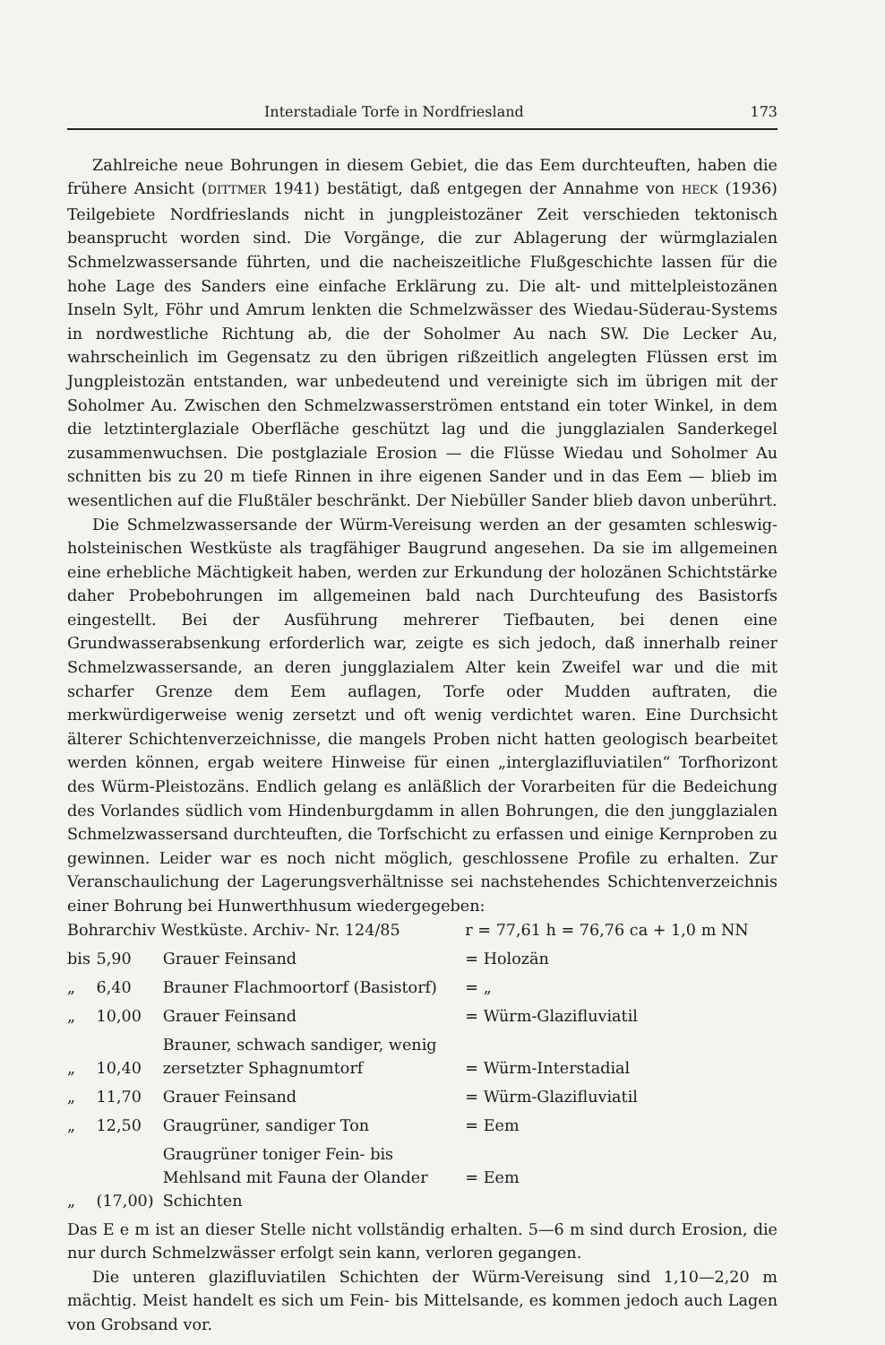Interstadiale Torfe in Nordfriesland 173
Zahlreiche neue Bohrungen in diesem Gebiet, die das Eem durchteuften, haben die frühere Ansicht (DITTMER 1941) bestätigt, daß entgegen der Annahme von HECK (1936) Teilgebiete Nordfrieslands nicht in jungpleistozäner Zeit verschieden tektonisch beansprucht worden sind. Die Vorgänge, die zur Ablagerung der würmglazialen Schmelzwassersande führten, und die nacheiszeitliche Flußgeschichte lassen für die hohe Lage des Sanders eine einfache Erklärung zu. Die alt- und mittelpleistozänen Inseln Sylt, Föhr und Amrum lenkten die Schmelzwässer des Wiedau-Süderau-Systems in nordwestliche Richtung ab, die der Soholmer Au nach SW. Die Lecker Au, wahrscheinlich im Gegensatz zu den übrigen rißzeitlich angelegten Flüssen erst im Jungpleistozän entstanden, war unbedeutend und vereinigte sich im übrigen mit der Soholmer Au. Zwischen den Schmelzwasserströmen entstand ein toter Winkel, in dem die letztinterglaziale Oberfläche geschützt lag und die jungglazialen Sanderkegel zusammenwuchsen. Die postglaziale Erosion — die Flüsse Wiedau und Soholmer Au schnitten bis zu 20 m tiefe Rinnen in ihre eigenen Sander und in das Eem — blieb im wesentlichen auf die Flußtäler beschränkt. Der Niebüller Sander blieb davon unberührt.
Die Schmelzwassersande der Würm-Vereisung werden an der gesamten schleswig-holsteinischen Westküste als tragfähiger Baugrund angesehen. Da sie im allgemeinen eine erhebliche Mächtigkeit haben, werden zur Erkundung der holozänen Schichtstärke daher Probebohrungen im allgemeinen bald nach Durchteufung des Basistorfs eingestellt. Bei der Ausführung mehrerer Tiefbauten, bei denen eine Grundwasserabsenkung erforderlich war, zeigte es sich jedoch, daß innerhalb reiner Schmelzwassersande, an deren jungglazialem Alter kein Zweifel war und die mit scharfer Grenze dem Eem auflagen, Torfe oder Mudden auftraten, die merkwürdigerweise wenig zersetzt und oft wenig verdichtet waren. Eine Durchsicht älterer Schichtenverzeichnisse, die mangels Proben nicht hatten geologisch bearbeitet werden können, ergab weitere Hinweise für einen „interglazifluviatilen“ Torfhorizont des Würm-Pleistozäns. Endlich gelang es anläßlich der Vorarbeiten für die Bedeichung des Vorlandes südlich vom Hindenburgdamm in allen Bohrungen, die den jungglazialen Schmelzwassersand durchteuften, die Torfschicht zu erfassen und einige Kernproben zu gewinnen. Leider war es noch nicht möglich, geschlossene Profile zu erhalten. Zur Veranschaulichung der Lagerungsverhältnisse sei nachstehendes Schichtenverzeichnis einer Bohrung bei Hunwerthhusum wiedergegeben:
| Bohrarchiv Westküste. Archiv- Nr. 124/85 | | | r = 77,61 h = 76,76 ca + 1,0 m NN |
| bis | 5,90 | Grauer Feinsand | = Holozän |
| „ | 6,40 | Brauner Flachmoortorf (Basistorf) | = „ |
| „ | 10,00 | Grauer Feinsand | = Würm-Glazifluviatil |
| „ | 10,40 | Brauner, schwach sandiger, wenig zersetzter Sphagnumtorf | = Würm-Interstadial |
| „ | 11,70 | Grauer Feinsand | = Würm-Glazifluviatil |
| „ | 12,50 | Graugrüner, sandiger Ton | = Eem |
| „ | (17,00) | Graugrüner toniger Fein- bis Mehlsand mit Fauna der Olander Schichten | = Eem |
Das E e m ist an dieser Stelle nicht vollständig erhalten. 5—6 m sind durch Erosion, die nur durch Schmelzwässer erfolgt sein kann, verloren gegangen.
Die unteren glazifluviatilen Schichten der Würm-Vereisung sind 1,10—2,20 m mächtig. Meist handelt es sich um Fein- bis Mittelsande, es kommen jedoch auch Lagen von Grobsand vor.